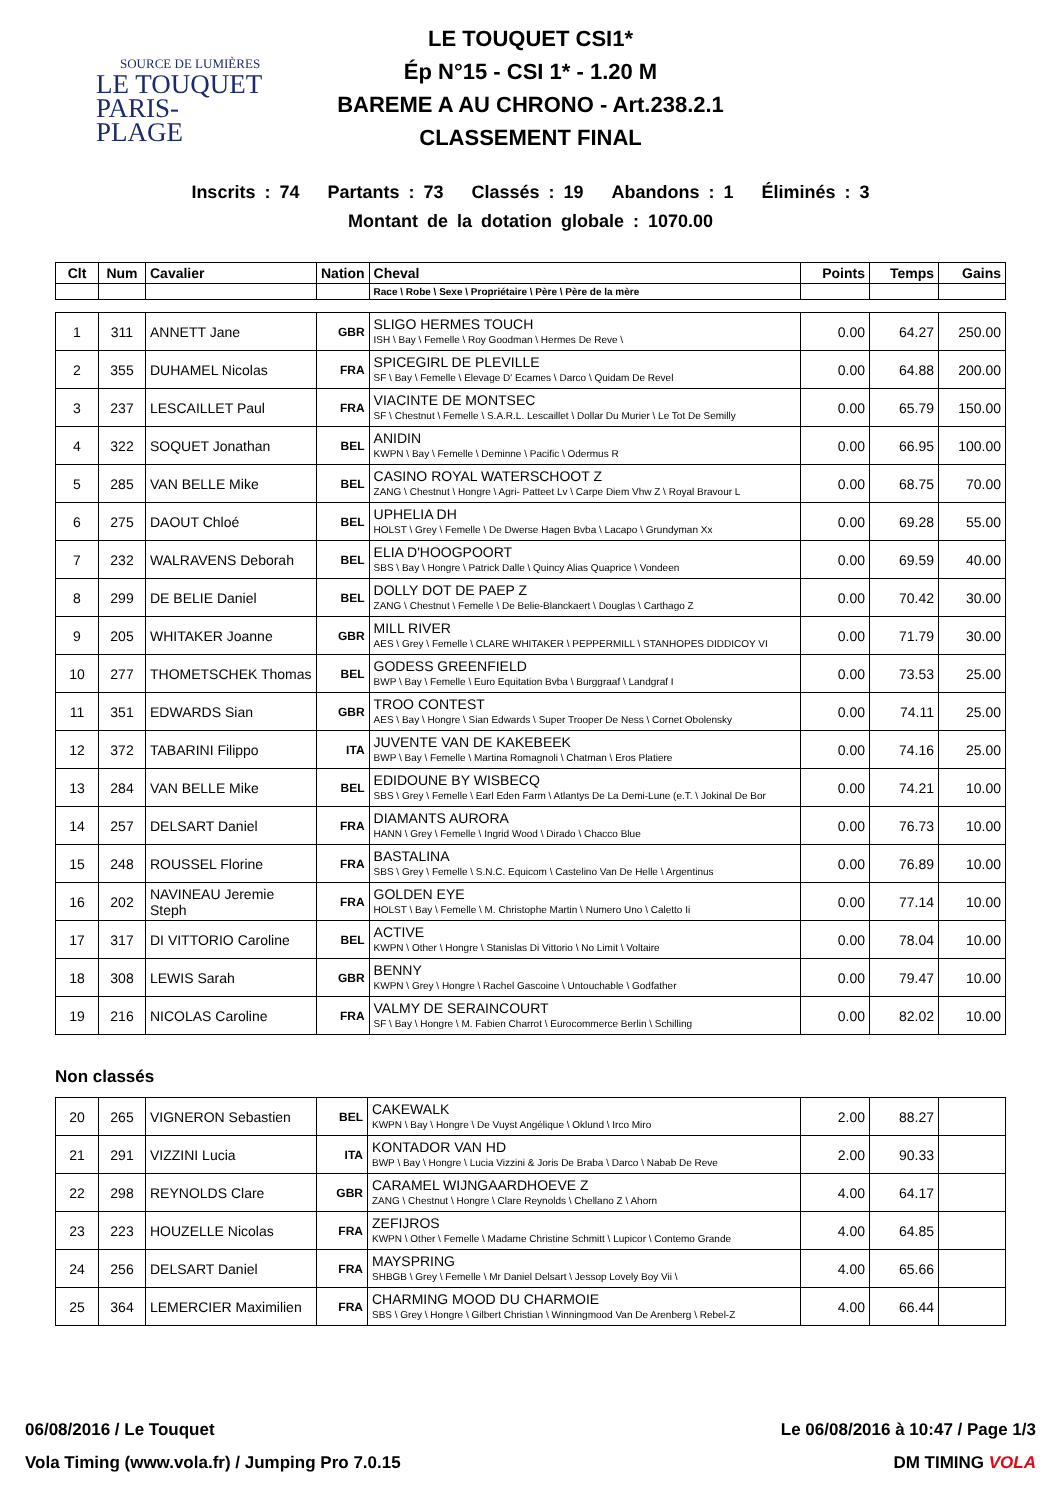SOURCE DE LUMIÈRES
LE TOUQUET
PARIS-PLAGE
LE TOUQUET CSI1*
Ép N°15 - CSI 1* - 1.20 M
BAREME A AU CHRONO - Art.238.2.1
CLASSEMENT FINAL
Inscrits : 74 Partants : 73 Classés : 19 Abandons : 1 Éliminés : 3
Montant de la dotation globale : 1070.00
| Clt | Num | Cavalier | Nation | Cheval | Points | Temps | Gains |
| --- | --- | --- | --- | --- | --- | --- | --- |
| | | | | Race \ Robe \ Sexe \ Propriétaire \ Père \ Père de la mère | | | |
| 1 | 311 | ANNETT Jane | GBR | SLIGO HERMES TOUCH ISH \ Bay \ Femelle \ Roy Goodman \ Hermes De Reve \ | 0.00 | 64.27 | 250.00 |
| 2 | 355 | DUHAMEL Nicolas | FRA | SPICEGIRL DE PLEVILLE SF \ Bay \ Femelle \ Elevage D' Ecames \ Darco \ Quidam De Revel | 0.00 | 64.88 | 200.00 |
| 3 | 237 | LESCAILLET Paul | FRA | VIACINTE DE MONTSEC SF \ Chestnut \ Femelle \ S.A.R.L. Lescaillet \ Dollar Du Murier \ Le Tot De Semilly | 0.00 | 65.79 | 150.00 |
| 4 | 322 | SOQUET Jonathan | BEL | ANIDIN KWPN \ Bay \ Femelle \ Deminne \ Pacific \ Odermus R | 0.00 | 66.95 | 100.00 |
| 5 | 285 | VAN BELLE Mike | BEL | CASINO ROYAL WATERSCHOOT Z ZANG \ Chestnut \ Hongre \ Agri- Patteet Lv \ Carpe Diem Vhw Z \ Royal Bravour L | 0.00 | 68.75 | 70.00 |
| 6 | 275 | DAOUT Chloé | BEL | UPHELIA DH HOLST \ Grey \ Femelle \ De Dwerse Hagen Bvba \ Lacapo \ Grundyman Xx | 0.00 | 69.28 | 55.00 |
| 7 | 232 | WALRAVENS Deborah | BEL | ELIA D'HOOGPOORT SBS \ Bay \ Hongre \ Patrick Dalle \ Quincy Alias Quaprice \ Vondeen | 0.00 | 69.59 | 40.00 |
| 8 | 299 | DE BELIE Daniel | BEL | DOLLY DOT DE PAEP Z ZANG \ Chestnut \ Femelle \ De Belie-Blanckaert \ Douglas \ Carthago Z | 0.00 | 70.42 | 30.00 |
| 9 | 205 | WHITAKER Joanne | GBR | MILL RIVER AES \ Grey \ Femelle \ CLARE WHITAKER \ PEPPERMILL \ STANHOPES DIDDICOY VI | 0.00 | 71.79 | 30.00 |
| 10 | 277 | THOMETSCHEK Thomas | BEL | GODESS GREENFIELD BWP \ Bay \ Femelle \ Euro Equitation Bvba \ Burggraaf \ Landgraf I | 0.00 | 73.53 | 25.00 |
| 11 | 351 | EDWARDS Sian | GBR | TROO CONTEST AES \ Bay \ Hongre \ Sian Edwards \ Super Trooper De Ness \ Cornet Obolensky | 0.00 | 74.11 | 25.00 |
| 12 | 372 | TABARINI Filippo | ITA | JUVENTE VAN DE KAKEBEEK BWP \ Bay \ Femelle \ Martina Romagnoli \ Chatman \ Eros Platiere | 0.00 | 74.16 | 25.00 |
| 13 | 284 | VAN BELLE Mike | BEL | EDIDOUNE BY WISBECQ SBS \ Grey \ Femelle \ Earl Eden Farm \ Atlantys De La Demi-Lune (e.T. \ Jokinal De Bor | 0.00 | 74.21 | 10.00 |
| 14 | 257 | DELSART Daniel | FRA | DIAMANTS AURORA HANN \ Grey \ Femelle \ Ingrid Wood \ Dirado \ Chacco Blue | 0.00 | 76.73 | 10.00 |
| 15 | 248 | ROUSSEL Florine | FRA | BASTALINA SBS \ Grey \ Femelle \ S.N.C. Equicom \ Castelino Van De Helle \ Argentinus | 0.00 | 76.89 | 10.00 |
| 16 | 202 | NAVINEAU Jeremie Steph | FRA | GOLDEN EYE HOLST \ Bay \ Femelle \ M. Christophe Martin \ Numero Uno \ Caletto Ii | 0.00 | 77.14 | 10.00 |
| 17 | 317 | DI VITTORIO Caroline | BEL | ACTIVE KWPN \ Other \ Hongre \ Stanislas Di Vittorio \ No Limit \ Voltaire | 0.00 | 78.04 | 10.00 |
| 18 | 308 | LEWIS Sarah | GBR | BENNY KWPN \ Grey \ Hongre \ Rachel Gascoine \ Untouchable \ Godfather | 0.00 | 79.47 | 10.00 |
| 19 | 216 | NICOLAS Caroline | FRA | VALMY DE SERAINCOURT SF \ Bay \ Hongre \ M. Fabien Charrot \ Eurocommerce Berlin \ Schilling | 0.00 | 82.02 | 10.00 |
Non classés
| 20 | 265 | VIGNERON Sebastien | BEL | CAKEWALK KWPN \ Bay \ Hongre \ De Vuyst Angélique \ Oklund \ Irco Miro | 2.00 | 88.27 | |
| 21 | 291 | VIZZINI Lucia | ITA | KONTADOR VAN HD BWP \ Bay \ Hongre \ Lucia Vizzini & Joris De Braba \ Darco \ Nabab De Reve | 2.00 | 90.33 | |
| 22 | 298 | REYNOLDS Clare | GBR | CARAMEL WIJNGAARDHOEVE Z ZANG \ Chestnut \ Hongre \ Clare Reynolds \ Chellano Z \ Ahorn | 4.00 | 64.17 | |
| 23 | 223 | HOUZELLE Nicolas | FRA | ZEFIJROS KWPN \ Other \ Femelle \ Madame Christine Schmitt \ Lupicor \ Contemo Grande | 4.00 | 64.85 | |
| 24 | 256 | DELSART Daniel | FRA | MAYSPRING SHBGB \ Grey \ Femelle \ Mr Daniel Delsart \ Jessop Lovely Boy Vii \ | 4.00 | 65.66 | |
| 25 | 364 | LEMERCIER Maximilien | FRA | CHARMING MOOD DU CHARMOIE SBS \ Grey \ Hongre \ Gilbert Christian \ Winningmood Van De Arenberg \ Rebel-Z | 4.00 | 66.44 | |
06/08/2016 / Le Touquet Le 06/08/2016 à 10:47 / Page 1/3
Vola Timing (www.vola.fr) / Jumping Pro 7.0.15 DM TIMING VOLA